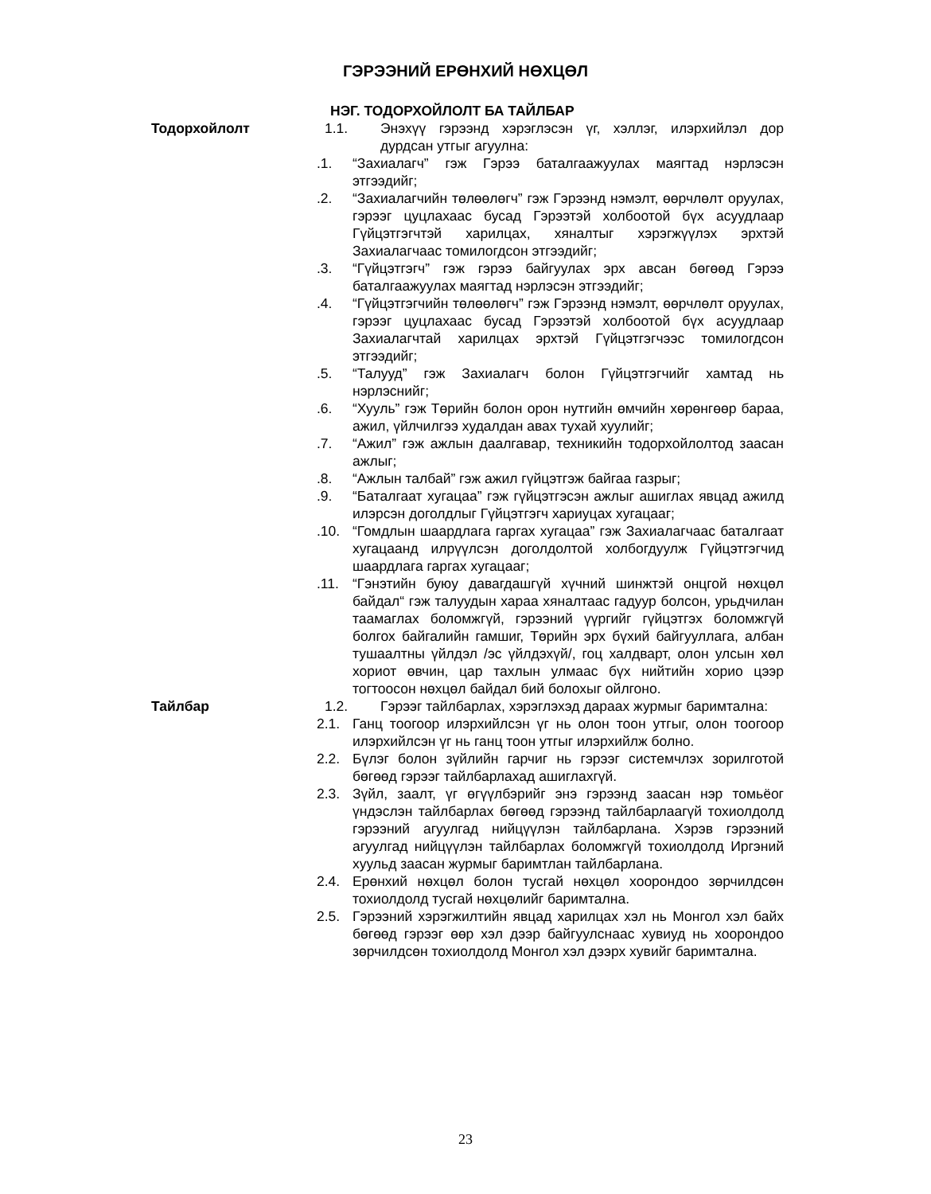ГЭРЭЭНИЙ ЕРӨНХИЙ НӨХЦӨЛ
НЭГ. ТОДОРХОЙЛОЛТ БА ТАЙЛБАР
Тодорхойлолт 1.1. Энэхүү гэрээнд хэрэглэсэн үг, хэллэг, илэрхийлэл дор дурдсан утгыг агуулна:
.1. “Захиалагч” гэж Гэрээ баталгаажуулах маягтад нэрлэсэн этгээдийг;
.2. “Захиалагчийн төлөөлөгч” гэж Гэрээнд нэмэлт, өөрчлөлт оруулах, гэрээг цуцлахаас бусад Гэрээтэй холбоотой бүх асуудлаар Гүйцэтгэгчтэй харилцах, хяналтыг хэрэгжүүлэх эрхтэй Захиалагчаас томилогдсон этгээдийг;
.3. “Гүйцэтгэгч” гэж гэрээ байгуулах эрх авсан бөгөөд Гэрээ баталгаажуулах маягтад нэрлэсэн этгээдийг;
.4. “Гүйцэтгэгчийн төлөөлөгч” гэж Гэрээнд нэмэлт, өөрчлөлт оруулах, гэрээг цуцлахаас бусад Гэрээтэй холбоотой бүх асуудлаар Захиалагчтай харилцах эрхтэй Гүйцэтгэгчээс томилогдсон этгээдийг;
.5. “Талууд” гэж Захиалагч болон Гүйцэтгэгчийг хамтад нь нэрлэснийг;
.6. “Хууль” гэж Төрийн болон орон нутгийн өмчийн хөрөнгөөр бараа, ажил, үйлчилгээ худалдан авах тухай хуулийг;
.7. “Ажил” гэж ажлын даалгавар, техникийн тодорхойлолтод заасан ажлыг;
.8. “Ажлын талбай” гэж ажил гүйцэтгэж байгаа газрыг;
.9. “Баталгаат хугацаа” гэж гүйцэтгэсэн ажлыг ашиглах явцад ажилд илэрсэн доголдлыг Гүйцэтгэгч хариуцах хугацааг;
.10. “Гомдлын шаардлага гаргах хугацаа” гэж Захиалагчаас баталгаат хугацаанд илрүүлсэн доголдолтой холбогдуулж Гүйцэтгэгчид шаардлага гаргах хугацааг;
.11. “Гэнэтийн буюу давагдашгүй хүчний шинжтэй онцгой нөхцөл байдал“ гэж талуудын хараа хяналтаас гадуур болсон, урьдчилан таамаглах боломжгүй, гэрээний үүргийг гүйцэтгэх боломжгүй болгох байгалийн гамшиг, Төрийн эрх бүхий байгууллага, албан тушаалтны үйлдэл /эс үйлдэхүй/, гоц халдварт, олон улсын хөл хориот өвчин, цар тахлын улмаас бүх нийтийн хорио цээр тогтоосон нөхцөл байдал бий болохыг ойлгоно.
Тайлбар 1.2. Гэрээг тайлбарлах, хэрэглэхэд дараах журмыг баримтална:
2.1. Ганц тоогоор илэрхийлсэн үг нь олон тоон утгыг, олон тоогоор илэрхийлсэн үг нь ганц тоон утгыг илэрхийлж болно.
2.2. Бүлэг болон зүйлийн гарчиг нь гэрээг системчлэх зорилготой бөгөөд гэрээг тайлбарлахад ашиглахгүй.
2.3. Зүйл, заалт, үг өгүүлбэрийг энэ гэрээнд заасан нэр томьёог үндэслэн тайлбарлах бөгөөд гэрээнд тайлбарлаагүй тохиолдолд гэрээний агуулгад нийцүүлэн тайлбарлана. Хэрэв гэрээний агуулгад нийцүүлэн тайлбарлах боломжгүй тохиолдолд Иргэний хуульд заасан журмыг баримтлан тайлбарлана.
2.4. Ерөнхий нөхцөл болон тусгай нөхцөл хоорондоо зөрчилдсөн тохиолдолд тусгай нөхцөлийг баримтална.
2.5. Гэрээний хэрэгжилтийн явцад харилцах хэл нь Монгол хэл байх бөгөөд гэрээг өөр хэл дээр байгуулснаас хувиуд нь хоорондоо зөрчилдсөн тохиолдолд Монгол хэл дээрх хувийг баримтална.
23